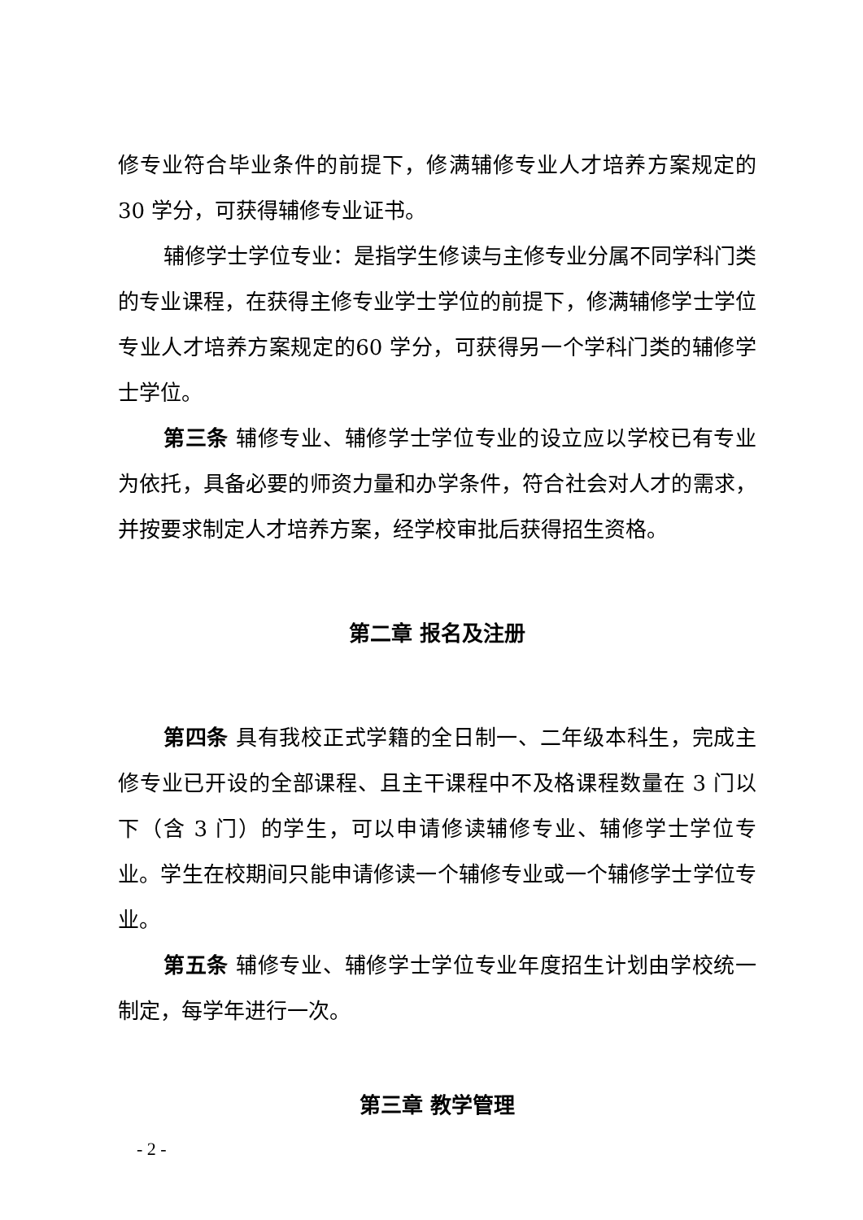修专业符合毕业条件的前提下，修满辅修专业人才培养方案规定的 30 学分，可获得辅修专业证书。
辅修学士学位专业：是指学生修读与主修专业分属不同学科门类的专业课程，在获得主修专业学士学位的前提下，修满辅修学士学位专业人才培养方案规定的60 学分，可获得另一个学科门类的辅修学士学位。
第三条 辅修专业、辅修学士学位专业的设立应以学校已有专业为依托，具备必要的师资力量和办学条件，符合社会对人才的需求，并按要求制定人才培养方案，经学校审批后获得招生资格。
第二章 报名及注册
第四条 具有我校正式学籍的全日制一、二年级本科生，完成主修专业已开设的全部课程、且主干课程中不及格课程数量在 3 门以下（含 3 门）的学生，可以申请修读辅修专业、辅修学士学位专业。学生在校期间只能申请修读一个辅修专业或一个辅修学士学位专业。
第五条 辅修专业、辅修学士学位专业年度招生计划由学校统一制定，每学年进行一次。
第三章 教学管理
- 2 -